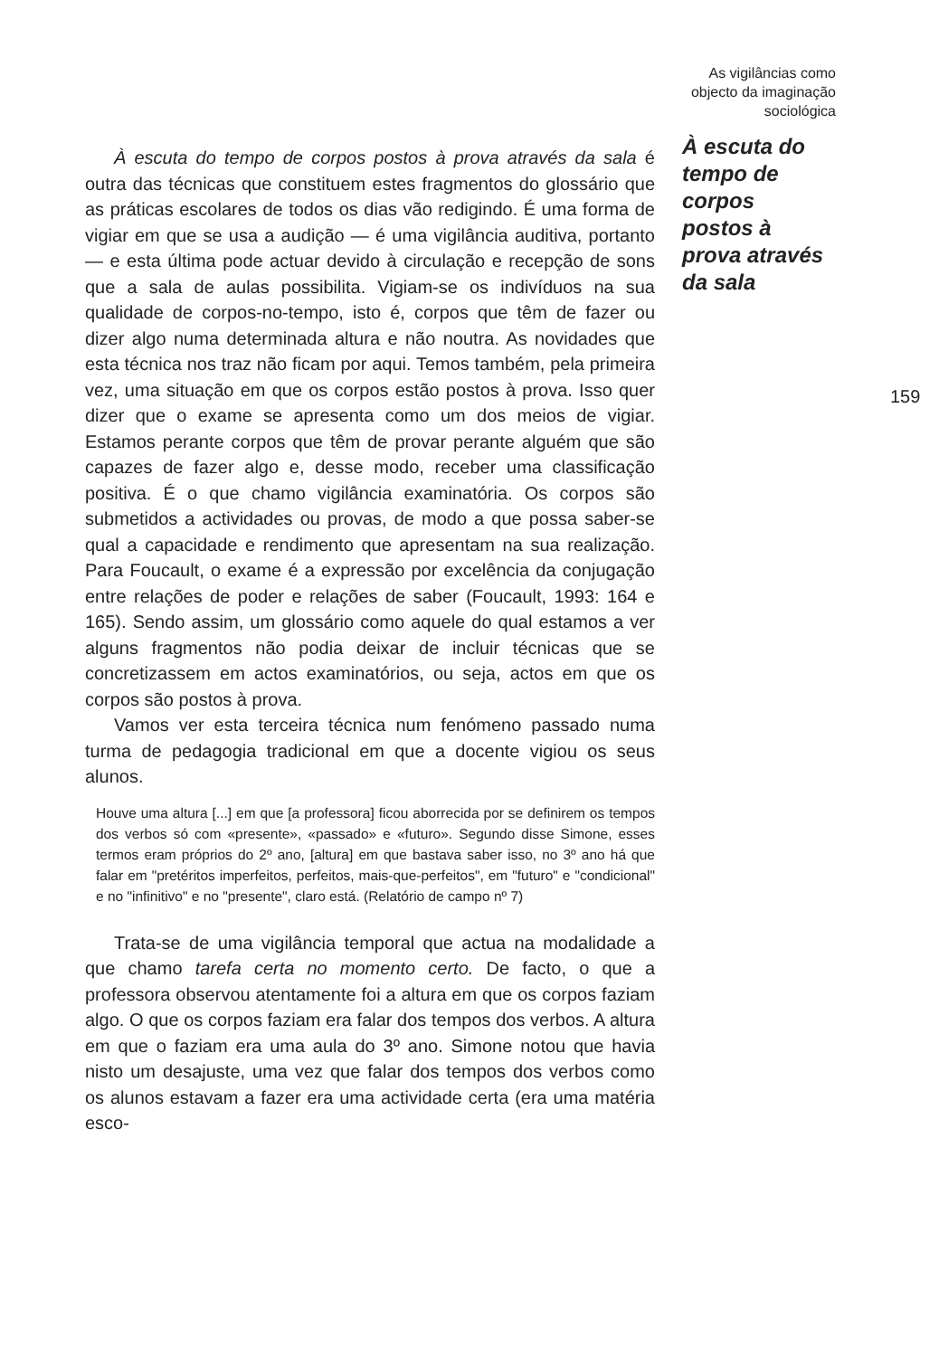À escuta do tempo de corpos postos à prova através da sala é outra das técnicas que constituem estes fragmentos do glossário que as práticas escolares de todos os dias vão redigindo. É uma forma de vigiar em que se usa a audição — é uma vigilância auditiva, portanto — e esta última pode actuar devido à circulação e recepção de sons que a sala de aulas possibilita. Vigiam-se os indivíduos na sua qualidade de corpos-no-tempo, isto é, corpos que têm de fazer ou dizer algo numa determinada altura e não noutra. As novidades que esta técnica nos traz não ficam por aqui. Temos também, pela primeira vez, uma situação em que os corpos estão postos à prova. Isso quer dizer que o exame se apresenta como um dos meios de vigiar. Estamos perante corpos que têm de provar perante alguém que são capazes de fazer algo e, desse modo, receber uma classificação positiva. É o que chamo vigilância examinatória. Os corpos são submetidos a actividades ou provas, de modo a que possa saber-se qual a capacidade e rendimento que apresentam na sua realização. Para Foucault, o exame é a expressão por excelência da conjugação entre relações de poder e relações de saber (Foucault, 1993: 164 e 165). Sendo assim, um glossário como aquele do qual estamos a ver alguns fragmentos não podia deixar de incluir técnicas que se concretizassem em actos examinatórios, ou seja, actos em que os corpos são postos à prova.
Vamos ver esta terceira técnica num fenómeno passado numa turma de pedagogia tradicional em que a docente vigiou os seus alunos.
Houve uma altura [...] em que [a professora] ficou aborrecida por se definirem os tempos dos verbos só com «presente», «passado» e «futuro». Segundo disse Simone, esses termos eram próprios do 2º ano, [altura] em que bastava saber isso, no 3º ano há que falar em "pretéritos imperfeitos, perfeitos, mais-que-perfeitos", em "futuro" e "condicional" e no "infinitivo" e no "presente", claro está. (Relatório de campo nº 7)
Trata-se de uma vigilância temporal que actua na modalidade a que chamo tarefa certa no momento certo. De facto, o que a professora observou atentamente foi a altura em que os corpos faziam algo. O que os corpos faziam era falar dos tempos dos verbos. A altura em que o faziam era uma aula do 3º ano. Simone notou que havia nisto um desajuste, uma vez que falar dos tempos dos verbos como os alunos estavam a fazer era uma actividade certa (era uma matéria esco-
As vigilâncias como objecto da imaginação sociológica
À escuta do
tempo de
corpos
postos à
prova através
da sala
159